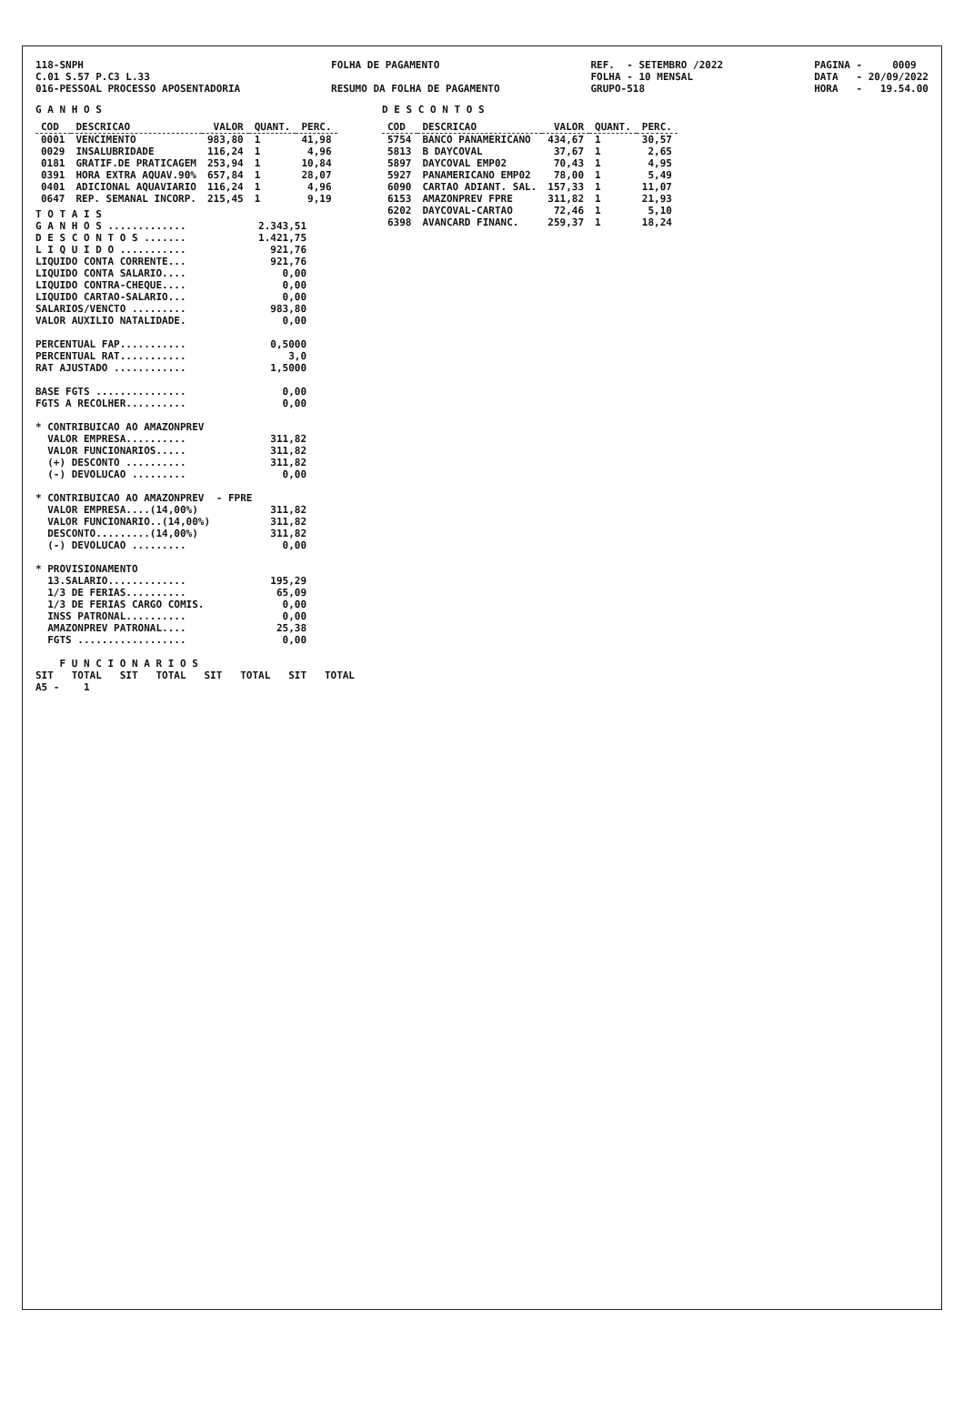118-SNPH C.01 S.57 P.C3 L.33 016-PESSOAL PROCESSO APOSENTADORIA
FOLHA DE PAGAMENTO RESUMO DA FOLHA DE PAGAMENTO
REF. - SETEMBRO /2022 FOLHA - 10 MENSAL GRUPO-518
PAGINA - 0009 DATA - 20/09/2022 HORA - 19.54.00
G A N H O S
| COD | DESCRICAO | VALOR | QUANT. | PERC. |
| --- | --- | --- | --- | --- |
| 0001 | VENCIMENTO | 983,80 | 1 | 41,98 |
| 0029 | INSALUBRIDADE | 116,24 | 1 | 4,96 |
| 0181 | GRATIF.DE PRATICAGEM | 253,94 | 1 | 10,84 |
| 0391 | HORA EXTRA AQUAV.90% | 657,84 | 1 | 28,07 |
| 0401 | ADICIONAL AQUAVIARIO | 116,24 | 1 | 4,96 |
| 0647 | REP. SEMANAL INCORP. | 215,45 | 1 | 9,19 |
T O T A I S
G A N H O S .............            2.343,51
D E S C O N T O S .......            1.421,75
L I Q U I D O ...........              921,76
LIQUIDO CONTA CORRENTE...              921,76
LIQUIDO CONTA SALARIO....                0,00
LIQUIDO CONTRA-CHEQUE....                0,00
LIQUIDO CARTAO-SALARIO...                0,00
SALARIOS/VENCTO .........              983,80
VALOR AUXILIO NATALIDADE.                0,00

PERCENTUAL FAP...........              0,5000
PERCENTUAL RAT...........                 3,0
RAT AJUSTADO ............              1,5000

BASE FGTS ...............                0,00
FGTS A RECOLHER..........                0,00

* CONTRIBUICAO AO AMAZONPREV
  VALOR EMPRESA..........              311,82
  VALOR FUNCIONARIOS.....              311,82
  (+) DESCONTO ..........              311,82
  (-) DEVOLUCAO .........                0,00

* CONTRIBUICAO AO AMAZONPREV  - FPRE
  VALOR EMPRESA....(14,00%)            311,82
  VALOR FUNCIONARIO..(14,00%)          311,82
  DESCONTO.........(14,00%)            311,82
  (-) DEVOLUCAO .........                0,00

* PROVISIONAMENTO
  13.SALARIO.............              195,29
  1/3 DE FERIAS..........               65,09
  1/3 DE FERIAS CARGO COMIS.             0,00
  INSS PATRONAL..........                0,00
  AMAZONPREV PATRONAL....               25,38
  FGTS ..................                0,00

    F U N C I O N A R I O S
SIT   TOTAL   SIT   TOTAL   SIT   TOTAL   SIT   TOTAL
A5 -    1
D E S C O N T O S
| COD | DESCRICAO | VALOR | QUANT. | PERC. |
| --- | --- | --- | --- | --- |
| 5754 | BANCO PANAMERICANO | 434,67 | 1 | 30,57 |
| 5813 | B DAYCOVAL | 37,67 | 1 | 2,65 |
| 5897 | DAYCOVAL EMP02 | 70,43 | 1 | 4,95 |
| 5927 | PANAMERICANO EMP02 | 78,00 | 1 | 5,49 |
| 6090 | CARTAO ADIANT. SAL. | 157,33 | 1 | 11,07 |
| 6153 | AMAZONPREV FPRE | 311,82 | 1 | 21,93 |
| 6202 | DAYCOVAL-CARTAO | 72,46 | 1 | 5,10 |
| 6398 | AVANCARD FINANC. | 259,37 | 1 | 18,24 |